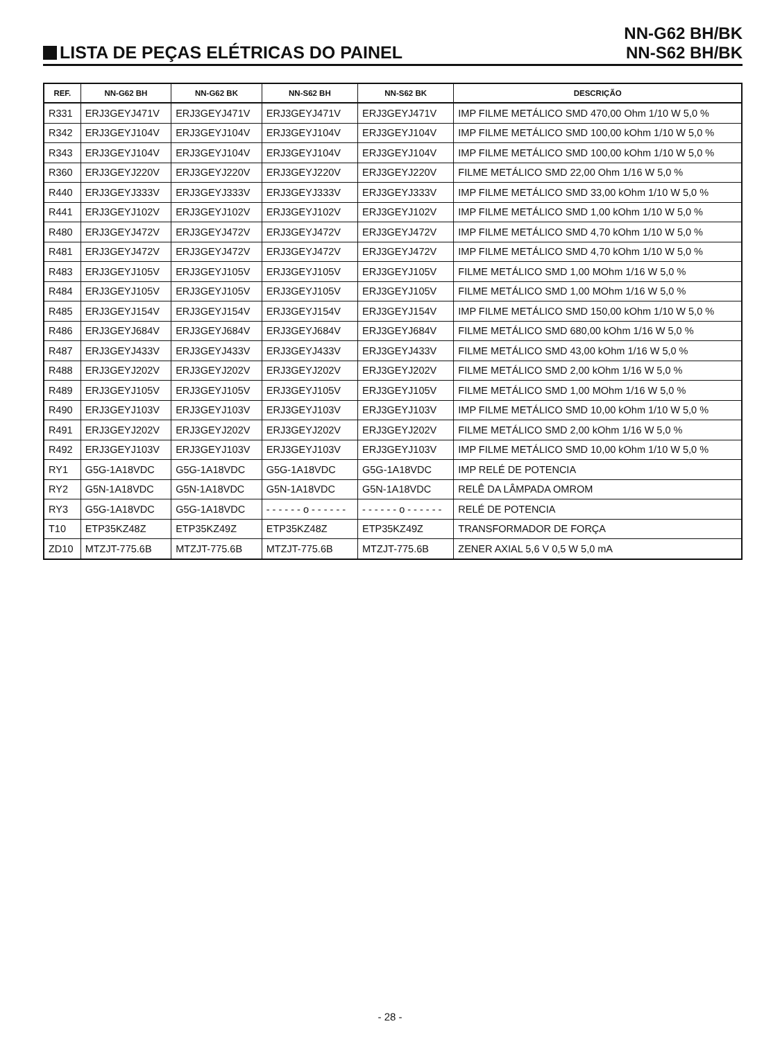LISTA DE PEÇAS ELÉTRICAS DO PAINEL
NN-G62 BH/BK
NN-S62 BH/BK
| REF. | NN-G62 BH | NN-G62 BK | NN-S62 BH | NN-S62 BK | DESCRIÇÃO |
| --- | --- | --- | --- | --- | --- |
| R331 | ERJ3GEYJ471V | ERJ3GEYJ471V | ERJ3GEYJ471V | ERJ3GEYJ471V | IMP FILME METÁLICO SMD 470,00 Ohm 1/10 W 5,0 % |
| R342 | ERJ3GEYJ104V | ERJ3GEYJ104V | ERJ3GEYJ104V | ERJ3GEYJ104V | IMP FILME METÁLICO SMD 100,00 kOhm 1/10 W 5,0 % |
| R343 | ERJ3GEYJ104V | ERJ3GEYJ104V | ERJ3GEYJ104V | ERJ3GEYJ104V | IMP FILME METÁLICO SMD 100,00 kOhm 1/10 W 5,0 % |
| R360 | ERJ3GEYJ220V | ERJ3GEYJ220V | ERJ3GEYJ220V | ERJ3GEYJ220V | FILME METÁLICO SMD 22,00 Ohm 1/16 W 5,0 % |
| R440 | ERJ3GEYJ333V | ERJ3GEYJ333V | ERJ3GEYJ333V | ERJ3GEYJ333V | IMP FILME METÁLICO SMD 33,00 kOhm 1/10 W 5,0 % |
| R441 | ERJ3GEYJ102V | ERJ3GEYJ102V | ERJ3GEYJ102V | ERJ3GEYJ102V | IMP FILME METÁLICO SMD 1,00 kOhm 1/10 W 5,0 % |
| R480 | ERJ3GEYJ472V | ERJ3GEYJ472V | ERJ3GEYJ472V | ERJ3GEYJ472V | IMP FILME METÁLICO SMD 4,70 kOhm 1/10 W 5,0 % |
| R481 | ERJ3GEYJ472V | ERJ3GEYJ472V | ERJ3GEYJ472V | ERJ3GEYJ472V | IMP FILME METÁLICO SMD 4,70 kOhm 1/10 W 5,0 % |
| R483 | ERJ3GEYJ105V | ERJ3GEYJ105V | ERJ3GEYJ105V | ERJ3GEYJ105V | FILME METÁLICO SMD 1,00 MOhm 1/16 W 5,0 % |
| R484 | ERJ3GEYJ105V | ERJ3GEYJ105V | ERJ3GEYJ105V | ERJ3GEYJ105V | FILME METÁLICO SMD 1,00 MOhm 1/16 W 5,0 % |
| R485 | ERJ3GEYJ154V | ERJ3GEYJ154V | ERJ3GEYJ154V | ERJ3GEYJ154V | IMP FILME METÁLICO SMD 150,00 kOhm 1/10 W 5,0 % |
| R486 | ERJ3GEYJ684V | ERJ3GEYJ684V | ERJ3GEYJ684V | ERJ3GEYJ684V | FILME METÁLICO SMD 680,00 kOhm 1/16 W 5,0 % |
| R487 | ERJ3GEYJ433V | ERJ3GEYJ433V | ERJ3GEYJ433V | ERJ3GEYJ433V | FILME METÁLICO SMD 43,00 kOhm 1/16 W 5,0 % |
| R488 | ERJ3GEYJ202V | ERJ3GEYJ202V | ERJ3GEYJ202V | ERJ3GEYJ202V | FILME METÁLICO SMD 2,00 kOhm 1/16 W 5,0 % |
| R489 | ERJ3GEYJ105V | ERJ3GEYJ105V | ERJ3GEYJ105V | ERJ3GEYJ105V | FILME METÁLICO SMD 1,00 MOhm 1/16 W 5,0 % |
| R490 | ERJ3GEYJ103V | ERJ3GEYJ103V | ERJ3GEYJ103V | ERJ3GEYJ103V | IMP FILME METÁLICO SMD 10,00 kOhm 1/10 W 5,0 % |
| R491 | ERJ3GEYJ202V | ERJ3GEYJ202V | ERJ3GEYJ202V | ERJ3GEYJ202V | FILME METÁLICO SMD 2,00 kOhm 1/16 W 5,0 % |
| R492 | ERJ3GEYJ103V | ERJ3GEYJ103V | ERJ3GEYJ103V | ERJ3GEYJ103V | IMP FILME METÁLICO SMD 10,00 kOhm 1/10 W 5,0 % |
| RY1 | G5G-1A18VDC | G5G-1A18VDC | G5G-1A18VDC | G5G-1A18VDC | IMP RELÉ DE POTENCIA |
| RY2 | G5N-1A18VDC | G5N-1A18VDC | G5N-1A18VDC | G5N-1A18VDC | RELÊ DA LÂMPADA OMROM |
| RY3 | G5G-1A18VDC | G5G-1A18VDC | - - - - - - o - - - - - - | - - - - - - o - - - - - - | RELÉ DE POTENCIA |
| T10 | ETP35KZ48Z | ETP35KZ49Z | ETP35KZ48Z | ETP35KZ49Z | TRANSFORMADOR DE FORÇA |
| ZD10 | MTZJT-775.6B | MTZJT-775.6B | MTZJT-775.6B | MTZJT-775.6B | ZENER AXIAL 5,6 V 0,5 W 5,0 mA |
- 28 -